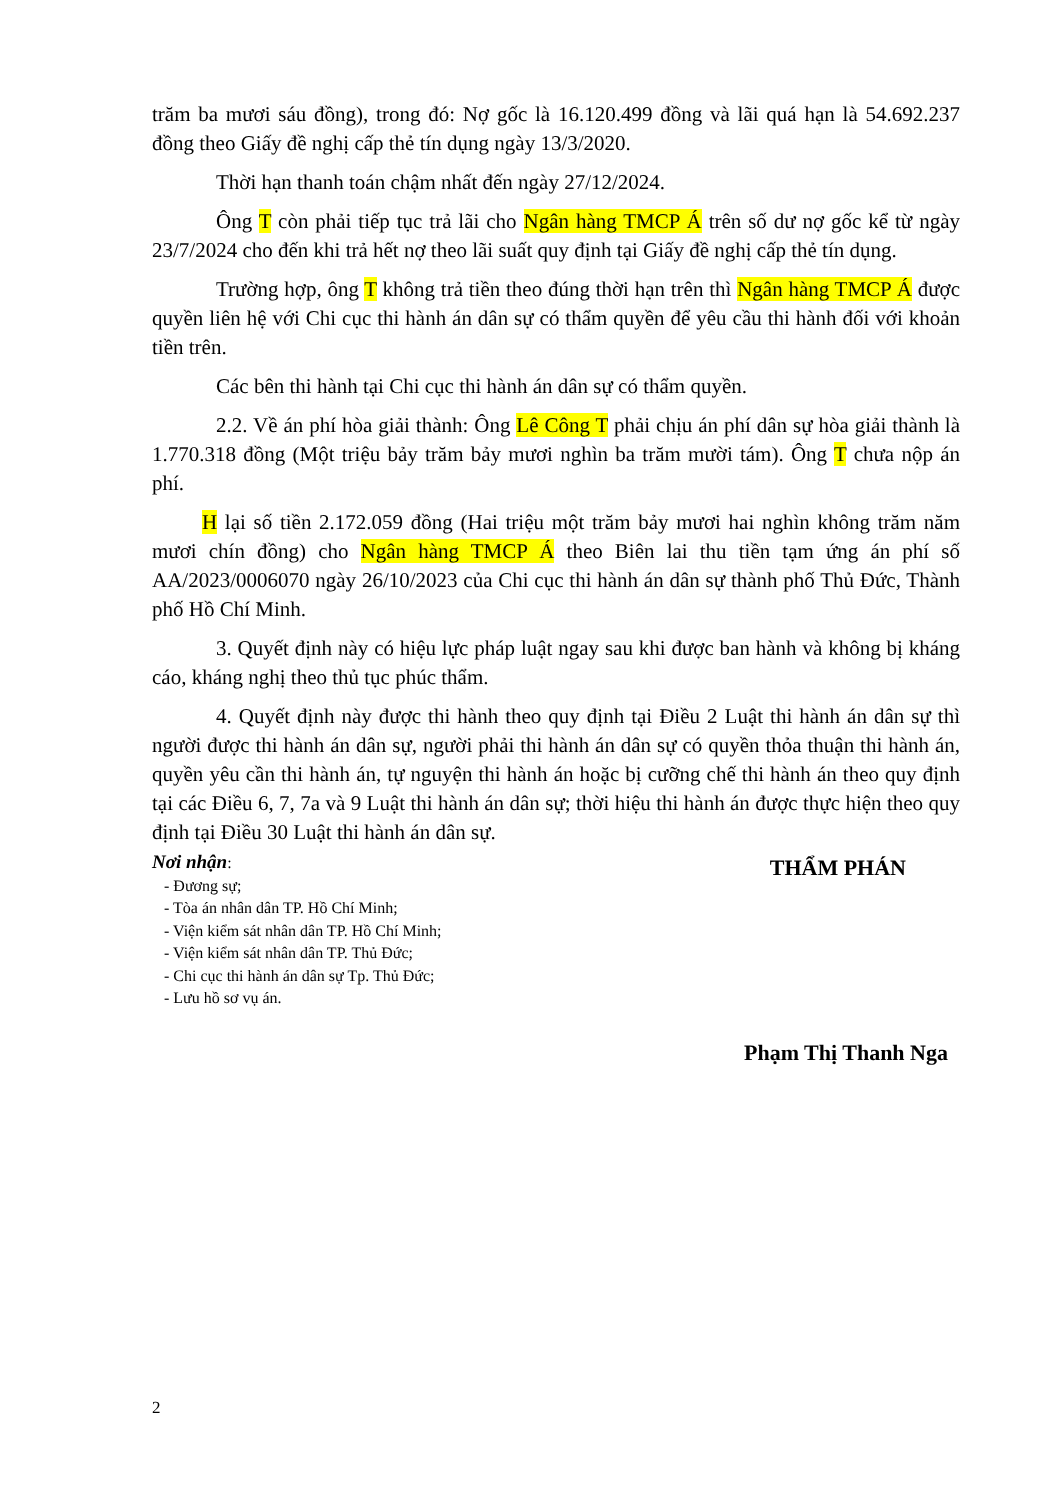trăm ba mươi sáu đồng), trong đó: Nợ gốc là 16.120.499 đồng và lãi quá hạn là 54.692.237 đồng theo Giấy đề nghị cấp thẻ tín dụng ngày 13/3/2020.
Thời hạn thanh toán chậm nhất đến ngày 27/12/2024.
Ông T còn phải tiếp tục trả lãi cho Ngân hàng TMCP Á trên số dư nợ gốc kể từ ngày 23/7/2024 cho đến khi trả hết nợ theo lãi suất quy định tại Giấy đề nghị cấp thẻ tín dụng.
Trường hợp, ông T không trả tiền theo đúng thời hạn trên thì Ngân hàng TMCP Á được quyền liên hệ với Chi cục thi hành án dân sự có thẩm quyền để yêu cầu thi hành đối với khoản tiền trên.
Các bên thi hành tại Chi cục thi hành án dân sự có thẩm quyền.
2.2. Về án phí hòa giải thành: Ông Lê Công T phải chịu án phí dân sự hòa giải thành là 1.770.318 đồng (Một triệu bảy trăm bảy mươi nghìn ba trăm mười tám). Ông T chưa nộp án phí.
H lại số tiền 2.172.059 đồng (Hai triệu một trăm bảy mươi hai nghìn không trăm năm mươi chín đồng) cho Ngân hàng TMCP Á theo Biên lai thu tiền tạm ứng án phí số AA/2023/0006070 ngày 26/10/2023 của Chi cục thi hành án dân sự thành phố Thủ Đức, Thành phố Hồ Chí Minh.
3. Quyết định này có hiệu lực pháp luật ngay sau khi được ban hành và không bị kháng cáo, kháng nghị theo thủ tục phúc thẩm.
4. Quyết định này được thi hành theo quy định tại Điều 2 Luật thi hành án dân sự thì người được thi hành án dân sự, người phải thi hành án dân sự có quyền thỏa thuận thi hành án, quyền yêu cần thi hành án, tự nguyện thi hành án hoặc bị cưỡng chế thi hành án theo quy định tại các Điều 6, 7, 7a và 9 Luật thi hành án dân sự; thời hiệu thi hành án được thực hiện theo quy định tại Điều 30 Luật thi hành án dân sự.
Nơi nhận:
- Đương sự;
- Tòa án nhân dân TP. Hồ Chí Minh;
- Viện kiểm sát nhân dân TP. Hồ Chí Minh;
- Viện kiểm sát nhân dân TP. Thủ Đức;
- Chi cục thi hành án dân sự Tp. Thủ Đức;
- Lưu hồ sơ vụ án.
THẨM PHÁN
Phạm Thị Thanh Nga
2